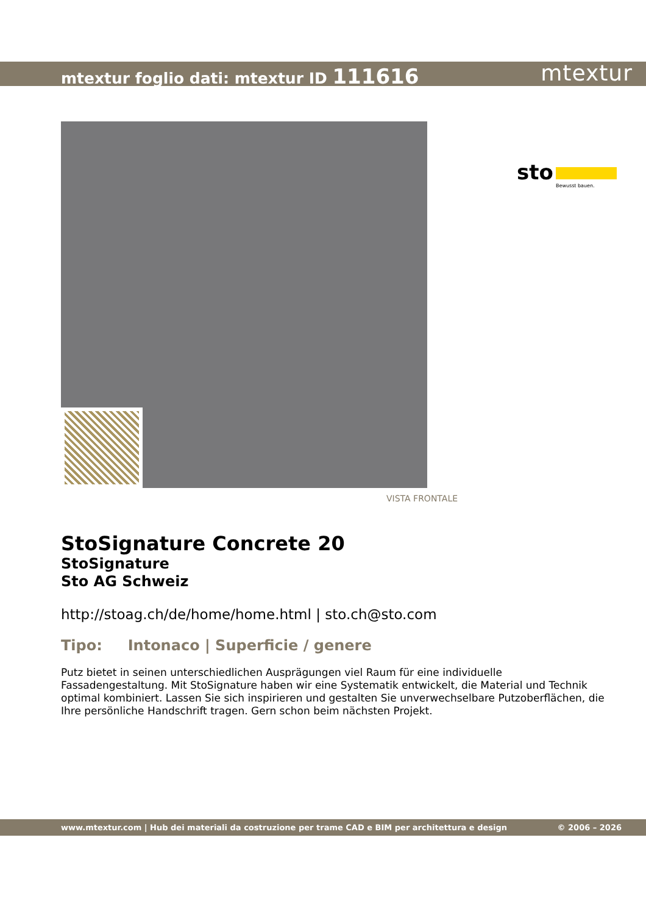mtextur foglio dati: mtextur ID 111616
mtextur
sto
Bewusst bauen.
VISTA FRONTALE
StoSignature Concrete 20
StoSignature
Sto AG Schweiz
http://stoag.ch/de/home/home.html | sto.ch@sto.com
Tipo: Intonaco | Superficie / genere
Putz bietet in seinen unterschiedlichen Ausprägungen viel Raum für eine individuelle Fassadengestaltung. Mit StoSignature haben wir eine Systematik entwickelt, die Material und Technik optimal kombiniert. Lassen Sie sich inspirieren und gestalten Sie unverwechselbare Putzoberflächen, die Ihre persönliche Handschrift tragen. Gern schon beim nächsten Projekt.
www.mtextur.com | Hub dei materiali da costruzione per trame CAD e BIM per architettura e design © 2006 – 2026